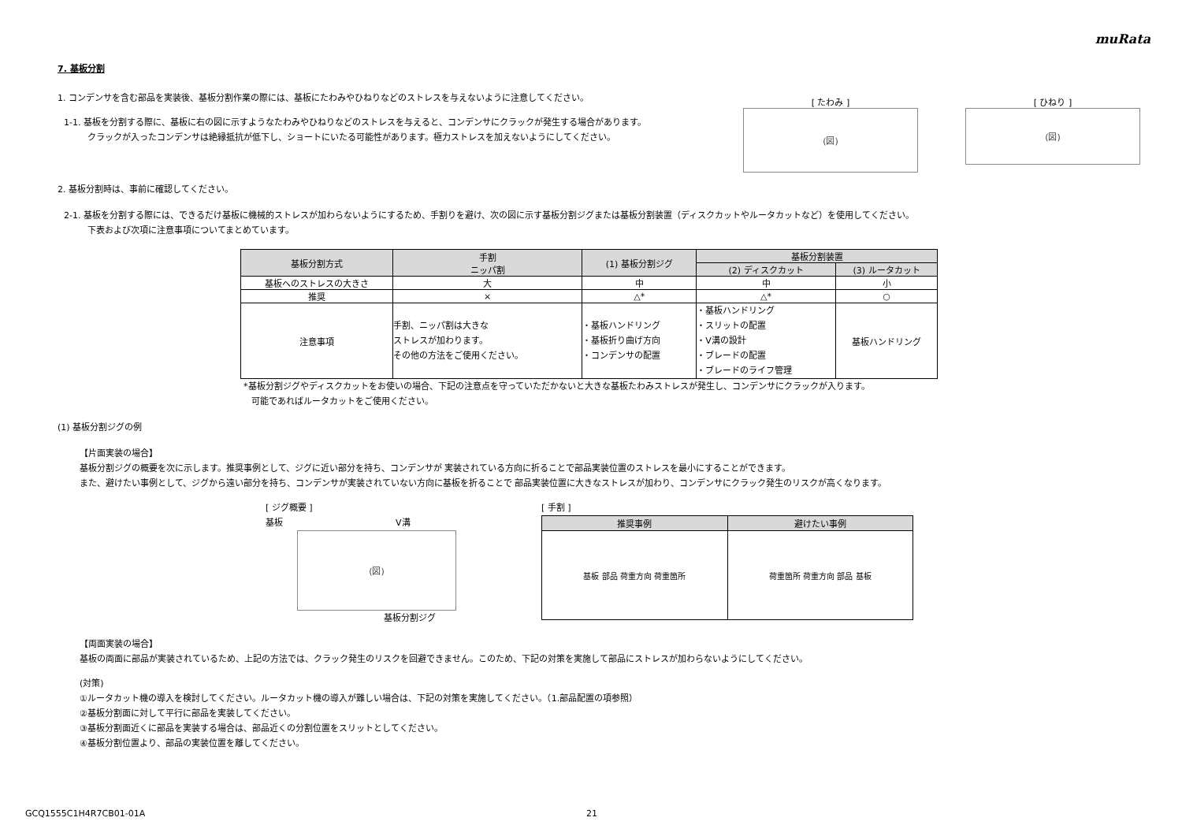muRata
7. 基板分割
1. コンデンサを含む部品を実装後、基板分割作業の際には、基板にたわみやひねりなどのストレスを与えないように注意してください。
1-1. 基板を分割する際に、基板に右の図に示すようなたわみやひねりなどのストレスを与えると、コンデンサにクラックが発生する場合があります。
クラックが入ったコンデンサは絶縁抵抗が低下し、ショートにいたる可能性があります。極力ストレスを加えないようにしてください。
[ たわみ ]
(図)
[ ひねり ]
(図)
2. 基板分割時は、事前に確認してください。
2-1. 基板を分割する際には、できるだけ基板に機械的ストレスが加わらないようにするため、手割りを避け、次の図に示す基板分割ジグまたは基板分割装置（ディスクカットやルータカットなど）を使用してください。
下表および次項に注意事項についてまとめています。
| 基板分割方式 | 手割 ニッパ割 | (1) 基板分割ジグ | 基板分割装置 | |
| --- | --- | --- | --- | --- |
| | | | (2) ディスクカット | (3) ルータカット |
| 基板へのストレスの大きさ | 大 | 中 | 中 | 小 |
| 推奨 | × | △* | △* | ○ |
| 注意事項 | 手割、ニッパ割は大きな ストレスが加わります。 その他の方法をご使用ください。 | ・基板ハンドリング ・基板折り曲げ方向 ・コンデンサの配置 | ・基板ハンドリング ・スリットの配置 ・V溝の設計 ・ブレードの配置 ・ブレードのライフ管理 | 基板ハンドリング |
*基板分割ジグやディスクカットをお使いの場合、下記の注意点を守っていただかないと大きな基板たわみストレスが発生し、コンデンサにクラックが入ります。
可能であればルータカットをご使用ください。
(1) 基板分割ジグの例
【片面実装の場合】
基板分割ジグの概要を次に示します。推奨事例として、ジグに近い部分を持ち、コンデンサが 実装されている方向に折ることで部品実装位置のストレスを最小にすることができます。
また、避けたい事例として、ジグから遠い部分を持ち、コンデンサが実装されていない方向に基板を折ることで 部品実装位置に大きなストレスが加わり、コンデンサにクラック発生のリスクが高くなります。
[ ジグ概要 ]
基板　　　　　　　　　　　　　V溝
(図)
基板分割ジグ
[ 手割 ]
| 推奨事例 | 避けたい事例 |
| --- | --- |
| 基板 部品 荷重方向 荷重箇所 | 荷重箇所 荷重方向 部品 基板 |
【両面実装の場合】
基板の両面に部品が実装されているため、上記の方法では、クラック発生のリスクを回避できません。このため、下記の対策を実施して部品にストレスが加わらないようにしてください。
(対策)
①ルータカット機の導入を検討してください。ルータカット機の導入が難しい場合は、下記の対策を実施してください。（1.部品配置の項参照）
②基板分割面に対して平行に部品を実装してください。
③基板分割面近くに部品を実装する場合は、部品近くの分割位置をスリットとしてください。
④基板分割位置より、部品の実装位置を離してください。
GCQ1555C1H4R7CB01-01A 21